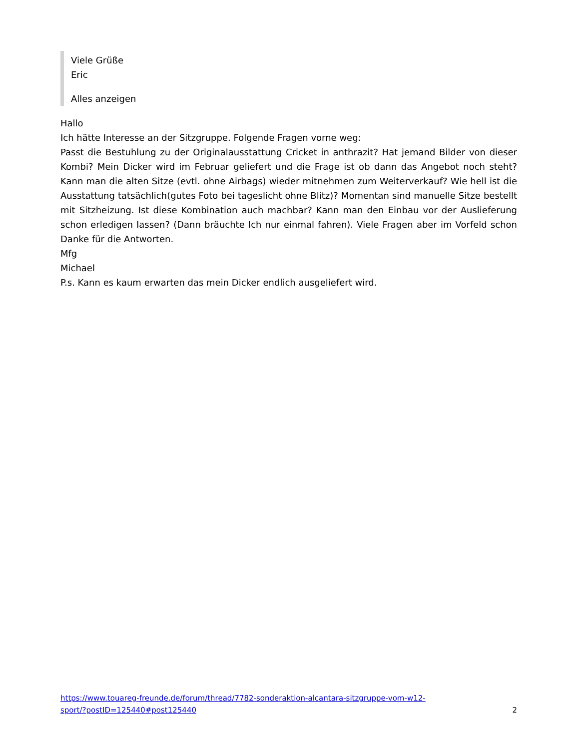Viele Grüße
Eric
Alles anzeigen
Hallo
Ich hätte Interesse an der Sitzgruppe. Folgende Fragen vorne weg:
Passt die Bestuhlung zu der Originalausstattung Cricket in anthrazit? Hat jemand Bilder von dieser Kombi? Mein Dicker wird im Februar geliefert und die Frage ist ob dann das Angebot noch steht? Kann man die alten Sitze (evtl. ohne Airbags) wieder mitnehmen zum Weiterverkauf? Wie hell ist die Ausstattung tatsächlich(gutes Foto bei tageslicht ohne Blitz)? Momentan sind manuelle Sitze bestellt mit Sitzheizung. Ist diese Kombination auch machbar? Kann man den Einbau vor der Auslieferung schon erledigen lassen? (Dann bräuchte Ich nur einmal fahren). Viele Fragen aber im Vorfeld schon Danke für die Antworten.
Mfg
Michael
P.s. Kann es kaum erwarten das mein Dicker endlich ausgeliefert wird.
https://www.touareg-freunde.de/forum/thread/7782-sonderaktion-alcantara-sitzgruppe-vom-w12-
sport/?postID=125440#post125440 2